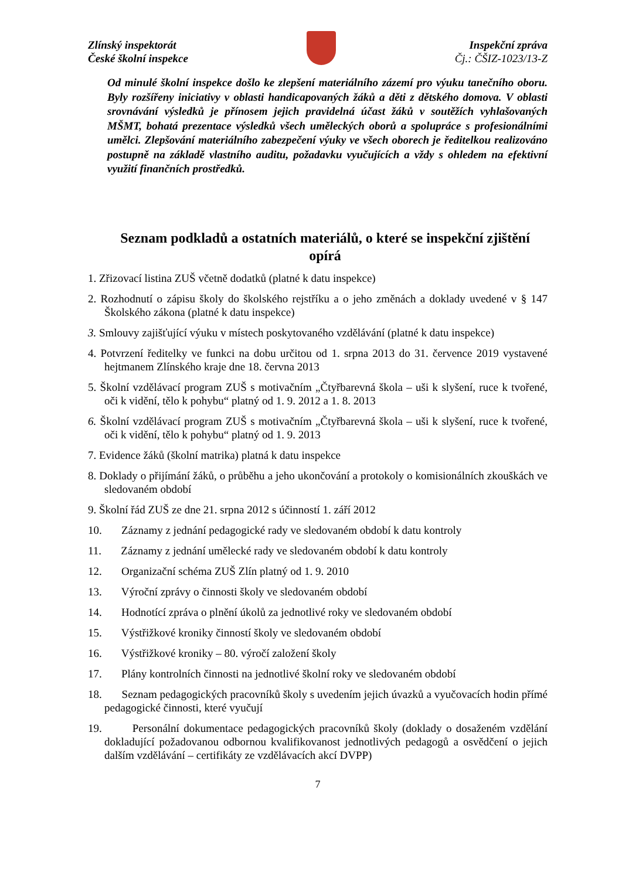Zlínský inspektorát
České školní inspekce
Inspekční zpráva
Čj.: ČŠIZ-1023/13-Z
Od minulé školní inspekce došlo ke zlepšení materiálního zázemí pro výuku tanečního oboru. Byly rozšířeny iniciativy v oblasti handicapovaných žáků a děti z dětského domova. V oblasti srovnávání výsledků je přínosem jejich pravidelná účast žáků v soutěžích vyhlašovaných MŠMT, bohatá prezentace výsledků všech uměleckých oborů a spolupráce s profesionálními umělci. Zlepšování materiálního zabezpečení výuky ve všech oborech je ředitelkou realizováno postupně na základě vlastního auditu, požadavku vyučujících a vždy s ohledem na efektivní využití finančních prostředků.
Seznam podkladů a ostatních materiálů, o které se inspekční zjištění opírá
1. Zřizovací listina ZUŠ včetně dodatků (platné k datu inspekce)
2. Rozhodnutí o zápisu školy do školského rejstříku a o jeho změnách a doklady uvedené v § 147 Školského zákona (platné k datu inspekce)
3. Smlouvy zajišťující výuku v místech poskytovaného vzdělávání (platné k datu inspekce)
4. Potvrzení ředitelky ve funkci na dobu určitou od 1. srpna 2013 do 31. července 2019 vystavené hejtmanem Zlínského kraje dne 18. června 2013
5. Školní vzdělávací program ZUŠ s motivačním „Čtyřbarevná škola – uši k slyšení, ruce k tvořené, oči k vidění, tělo k pohybu“ platný od 1. 9. 2012 a 1. 8. 2013
6. Školní vzdělávací program ZUŠ s motivačním „Čtyřbarevná škola – uši k slyšení, ruce k tvořené, oči k vidění, tělo k pohybu“ platný od 1. 9. 2013
7. Evidence žáků (školní matrika) platná k datu inspekce
8. Doklady o přijímání žáků, o průběhu a jeho ukončování a protokoly o komisionálních zkouškách ve sledovaném období
9. Školní řád ZUŠ ze dne 21. srpna 2012 s účinností 1. září 2012
10. Záznamy z jednání pedagogické rady ve sledovaném období k datu kontroly
11. Záznamy z jednání umělecké rady ve sledovaném období k datu kontroly
12. Organizační schéma ZUŠ Zlín platný od 1. 9. 2010
13. Výroční zprávy o činnosti školy ve sledovaném období
14. Hodnotící zpráva o plnění úkolů za jednotlivé roky ve sledovaném období
15. Výstřižkové kroniky činností školy ve sledovaném období
16. Výstřižkové kroniky – 80. výročí založení školy
17. Plány kontrolních činnosti na jednotlivé školní roky ve sledovaném období
18. Seznam pedagogických pracovníků školy s uvedením jejich úvazků a vyučovacích hodin přímé pedagogické činnosti, které vyučují
19. Personální dokumentace pedagogických pracovníků školy (doklady o dosaženém vzdělání dokladující požadovanou odbornou kvalifikovanost jednotlivých pedagogů a osvědčení o jejich dalším vzdělávání – certifikáty ze vzdělávacích akcí DVPP)
7